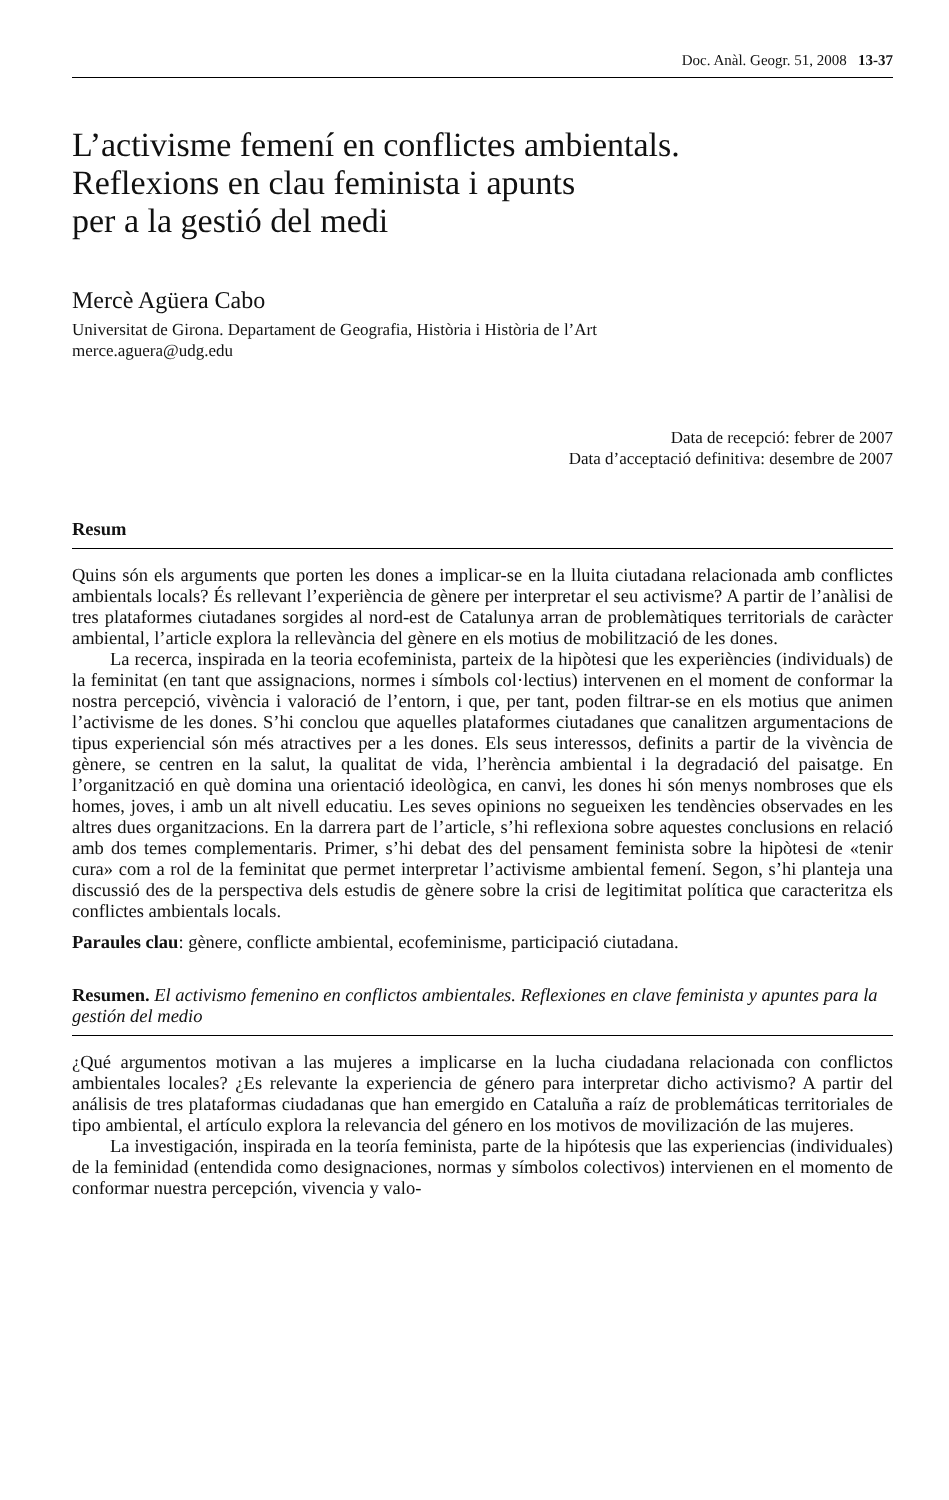Doc. Anàl. Geogr. 51, 2008 13-37
L’activisme femení en conflictes ambientals.
Reflexions en clau feminista i apunts
per a la gestió del medi
Mercè Agüera Cabo
Universitat de Girona. Departament de Geografia, Història i Història de l’Art
merce.aguera@udg.edu
Data de recepció: febrer de 2007
Data d’acceptació definitiva: desembre de 2007
Resum
Quins són els arguments que porten les dones a implicar-se en la lluita ciutadana relacionada amb conflictes ambientals locals? És rellevant l’experiència de gènere per interpretar el seu activisme? A partir de l’anàlisi de tres plataformes ciutadanes sorgides al nord-est de Catalunya arran de problemàtiques territorials de caràcter ambiental, l’article explora la rellevància del gènere en els motius de mobilització de les dones.
La recerca, inspirada en la teoria ecofeminista, parteix de la hipòtesi que les experiències (individuals) de la feminitat (en tant que assignacions, normes i símbols col·lectius) intervenen en el moment de conformar la nostra percepció, vivència i valoració de l’entorn, i que, per tant, poden filtrar-se en els motius que animen l’activisme de les dones. S’hi conclou que aquelles plataformes ciutadanes que canalitzen argumentacions de tipus experiencial són més atractives per a les dones. Els seus interessos, definits a partir de la vivència de gènere, se centren en la salut, la qualitat de vida, l’herència ambiental i la degradació del paisatge. En l’organització en què domina una orientació ideològica, en canvi, les dones hi són menys nombroses que els homes, joves, i amb un alt nivell educatiu. Les seves opinions no segueixen les tendències observades en les altres dues organitzacions. En la darrera part de l’article, s’hi reflexiona sobre aquestes conclusions en relació amb dos temes complementaris. Primer, s’hi debat des del pensament feminista sobre la hipòtesi de «tenir cura» com a rol de la feminitat que permet interpretar l’activisme ambiental femení. Segon, s’hi planteja una discussió des de la perspectiva dels estudis de gènere sobre la crisi de legitimitat política que caracteritza els conflictes ambientals locals.
Paraules clau: gènere, conflicte ambiental, ecofeminisme, participació ciutadana.
Resumen. El activismo femenino en conflictos ambientales. Reflexiones en clave feminista y apuntes para la gestión del medio
¿Qué argumentos motivan a las mujeres a implicarse en la lucha ciudadana relacionada con conflictos ambientales locales? ¿Es relevante la experiencia de género para interpretar dicho activismo? A partir del análisis de tres plataformas ciudadanas que han emergido en Cataluña a raíz de problemáticas territoriales de tipo ambiental, el artículo explora la relevancia del género en los motivos de movilización de las mujeres.
La investigación, inspirada en la teoría feminista, parte de la hipótesis que las experiencias (individuales) de la feminidad (entendida como designaciones, normas y símbolos colectivos) intervienen en el momento de conformar nuestra percepción, vivencia y valo-